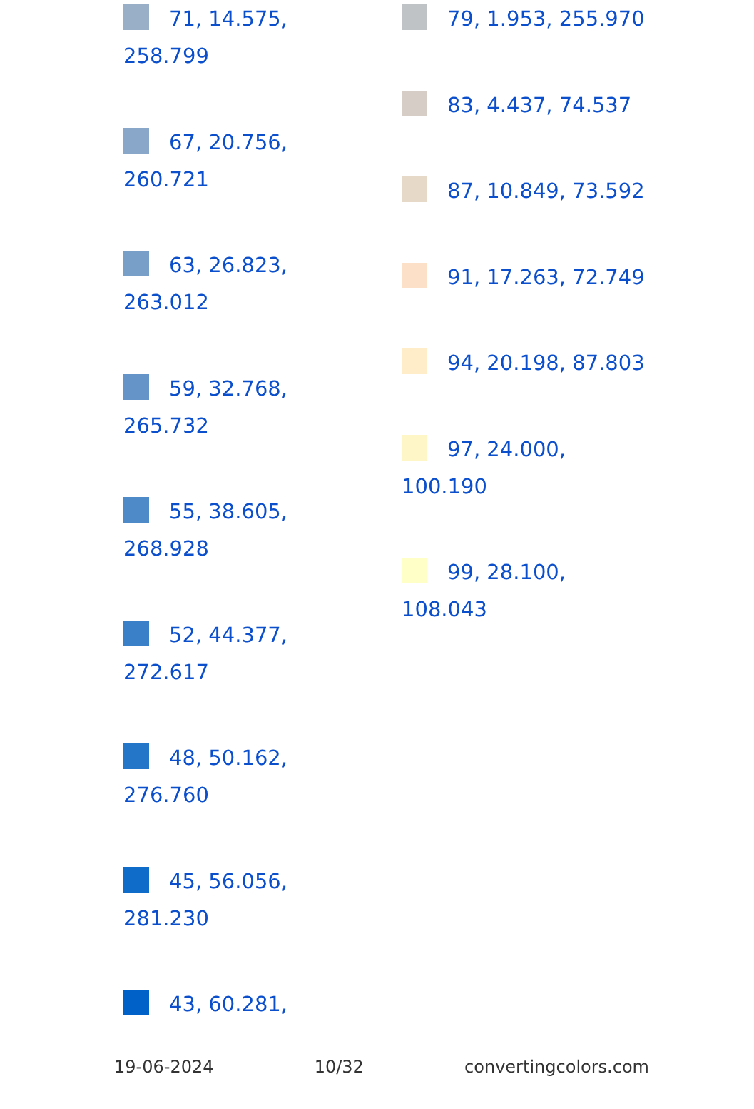71, 14.575, 258.799
67, 20.756, 260.721
63, 26.823, 263.012
59, 32.768, 265.732
55, 38.605, 268.928
52, 44.377, 272.617
48, 50.162, 276.760
45, 56.056, 281.230
43, 60.281,
79, 1.953, 255.970
83, 4.437, 74.537
87, 10.849, 73.592
91, 17.263, 72.749
94, 20.198, 87.803
97, 24.000, 100.190
99, 28.100, 108.043
19-06-2024 10/32 convertingcolors.com